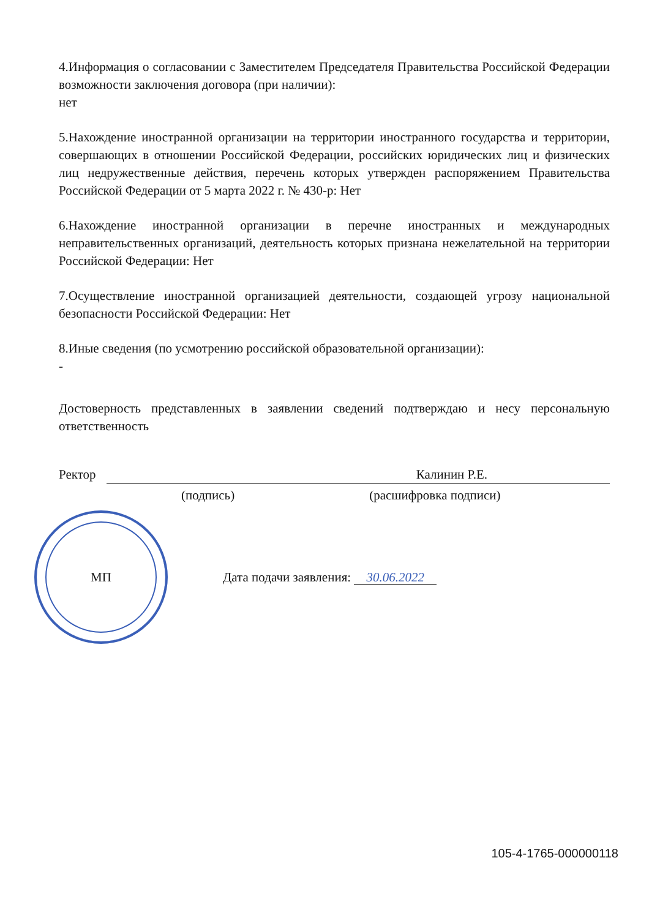4.Информация о согласовании с Заместителем Председателя Правительства Российской Федерации возможности заключения договора (при наличии):
нет
5.Нахождение иностранной организации на территории иностранного государства и территории, совершающих в отношении Российской Федерации, российских юридических лиц и физических лиц недружественные действия, перечень которых утвержден распоряжением Правительства Российской Федерации от 5 марта 2022 г. № 430-р: Нет
6.Нахождение иностранной организации в перечне иностранных и международных неправительственных организаций, деятельность которых признана нежелательной на территории Российской Федерации: Нет
7.Осуществление иностранной организацией деятельности, создающей угрозу национальной безопасности Российской Федерации: Нет
8.Иные сведения (по усмотрению российской образовательной организации):
-
Достоверность представленных в заявлении сведений подтверждаю и несу персональную ответственность
Ректор Калинин Р.Е.
(подпись) (расшифровка подписи)
МП
Дата подачи заявления: 30.06.2022
105-4-1765-000000118